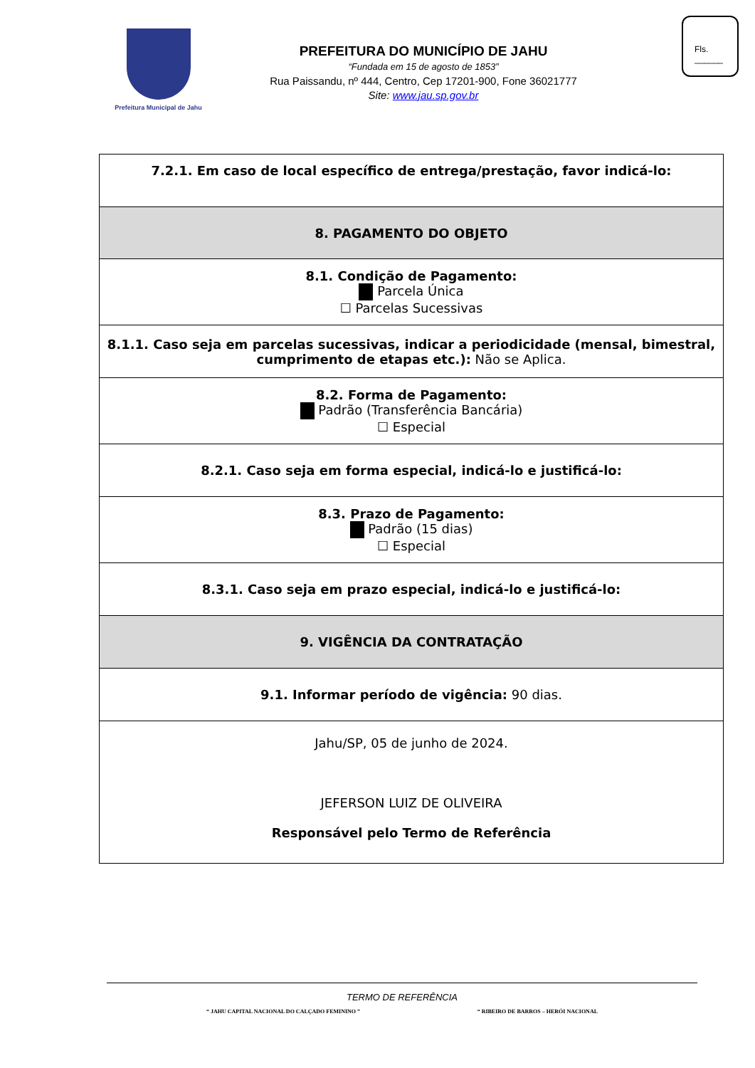Prefeitura Municipal de Jahu
PREFEITURA DO MUNICÍPIO DE JAHU
“Fundada em 15 de agosto de 1853”
Rua Paissandu, nº 444, Centro, Cep 17201-900, Fone 36021777
Site: www.jau.sp.gov.br
Fls.
______
| 7.2.1. Em caso de local específico de entrega/prestação, favor indicá-lo: |
| 8. PAGAMENTO DO OBJETO |
| 8.1. Condição de Pagamento: Parcela Única ☐ Parcelas Sucessivas |
| 8.1.1. Caso seja em parcelas sucessivas, indicar a periodicidade (mensal, bimestral, cumprimento de etapas etc.): Não se Aplica. |
| 8.2. Forma de Pagamento: Padrão (Transferência Bancária) ☐ Especial |
| 8.2.1. Caso seja em forma especial, indicá-lo e justificá-lo: |
| 8.3. Prazo de Pagamento: Padrão (15 dias) ☐ Especial |
| 8.3.1. Caso seja em prazo especial, indicá-lo e justificá-lo: |
| 9. VIGÊNCIA DA CONTRATAÇÃO |
| 9.1. Informar período de vigência: 90 dias. |
| Jahu/SP, 05 de junho de 2024. JEFERSON LUIZ DE OLIVEIRA Responsável pelo Termo de Referência |
TERMO DE REFERÊNCIA
“ JAHU CAPITAL NACIONAL DO CALÇADO FEMININO ” “ RIBEIRO DE BARROS – HERÓI NACIONAL